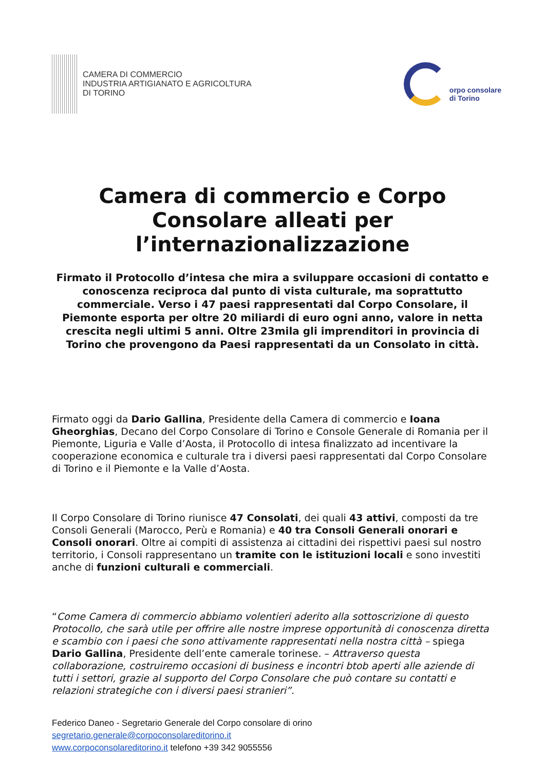CAMERA DI COMMERCIO
INDUSTRIA ARTIGIANATO E AGRICOLTURA
DI TORINO
orpo consolare
di Torino
Camera di commercio e Corpo Consolare alleati per l’internazionalizzazione
Firmato il Protocollo d’intesa che mira a sviluppare occasioni di contatto e conoscenza reciproca dal punto di vista culturale, ma soprattutto commerciale. Verso i 47 paesi rappresentati dal Corpo Consolare, il Piemonte esporta per oltre 20 miliardi di euro ogni anno, valore in netta crescita negli ultimi 5 anni. Oltre 23mila gli imprenditori in provincia di Torino che provengono da Paesi rappresentati da un Consolato in città.
Firmato oggi da Dario Gallina, Presidente della Camera di commercio e Ioana Gheorghias, Decano del Corpo Consolare di Torino e Console Generale di Romania per il Piemonte, Liguria e Valle d’Aosta, il Protocollo di intesa finalizzato ad incentivare la cooperazione economica e culturale tra i diversi paesi rappresentati dal Corpo Consolare di Torino e il Piemonte e la Valle d’Aosta.
Il Corpo Consolare di Torino riunisce 47 Consolati, dei quali 43 attivi, composti da tre Consoli Generali (Marocco, Perù e Romania) e 40 tra Consoli Generali onorari e Consoli onorari. Oltre ai compiti di assistenza ai cittadini dei rispettivi paesi sul nostro territorio, i Consoli rappresentano un tramite con le istituzioni locali e sono investiti anche di funzioni culturali e commerciali.
“Come Camera di commercio abbiamo volentieri aderito alla sottoscrizione di questo Protocollo, che sarà utile per offrire alle nostre imprese opportunità di conoscenza diretta e scambio con i paesi che sono attivamente rappresentati nella nostra città – spiega Dario Gallina, Presidente dell’ente camerale torinese. – Attraverso questa collaborazione, costruiremo occasioni di business e incontri btob aperti alle aziende di tutti i settori, grazie al supporto del Corpo Consolare che può contare su contatti e relazioni strategiche con i diversi paesi stranieri”.
Federico Daneo - Segretario Generale del Corpo consolare di orino
segretario.generale@corpoconsolareditorino.it
www.corpoconsolareditorino.it telefono +39 342 9055556